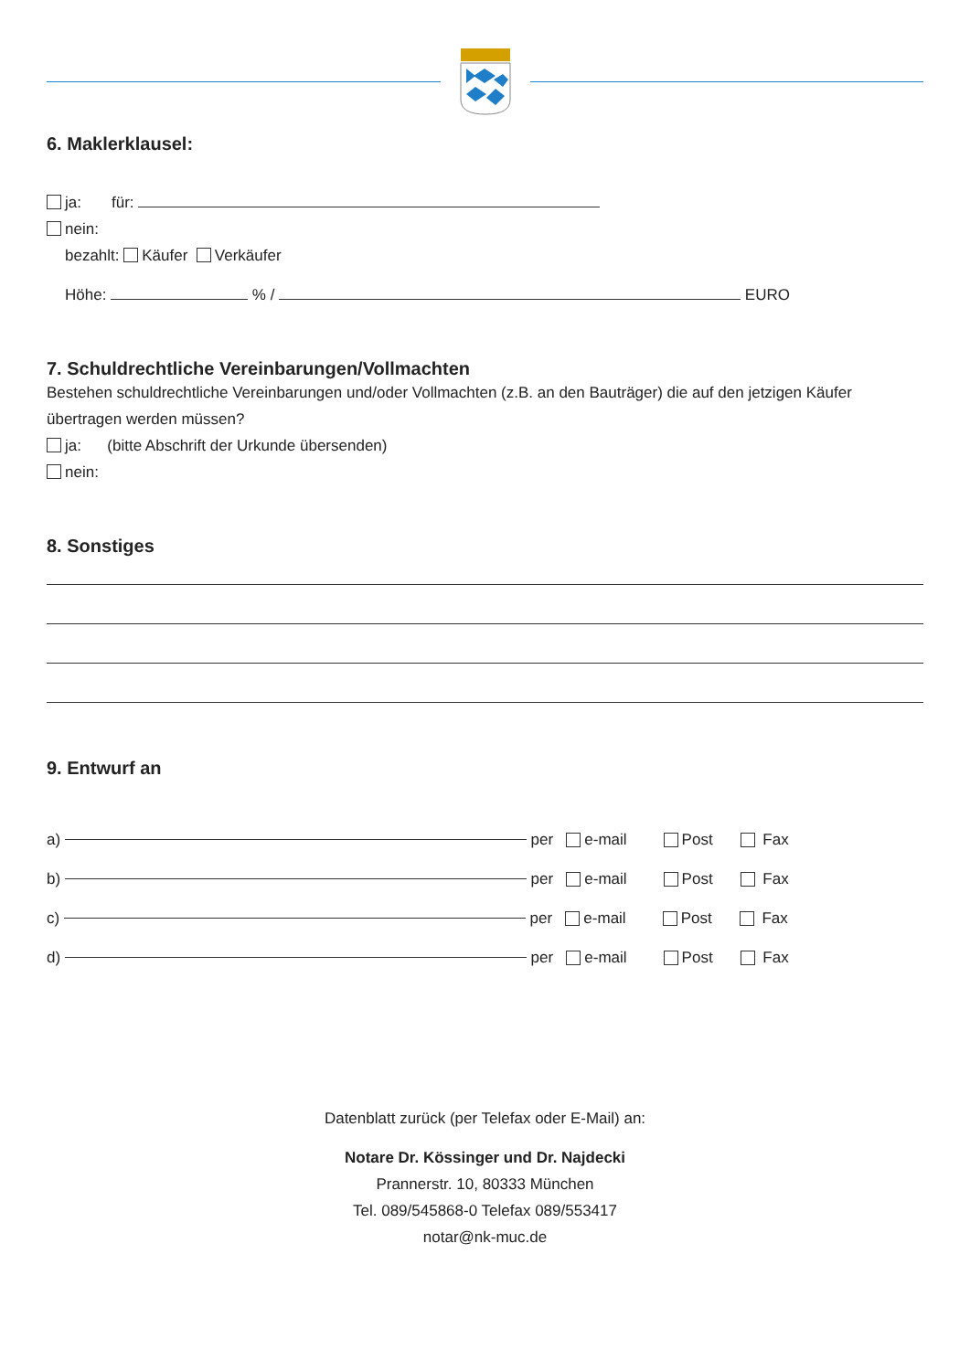6. Maklerklausel:
ja: für:
nein:
bezahlt: Käufer Verkäufer
Höhe: % / EURO
7. Schuldrechtliche Vereinbarungen/Vollmachten
Bestehen schuldrechtliche Vereinbarungen und/oder Vollmachten (z.B. an den Bauträger) die auf den jetzigen Käufer übertragen werden müssen?
ja: (bitte Abschrift der Urkunde übersenden)
nein:
8. Sonstiges
9. Entwurf an
a) per e-mail Post Fax
b) per e-mail Post Fax
c) per e-mail Post Fax
d) per e-mail Post Fax
Datenblatt zurück (per Telefax oder E-Mail) an:
Notare Dr. Kössinger und Dr. Najdecki
Prannerstr. 10, 80333 München
Tel. 089/545868-0 Telefax 089/553417
notar@nk-muc.de